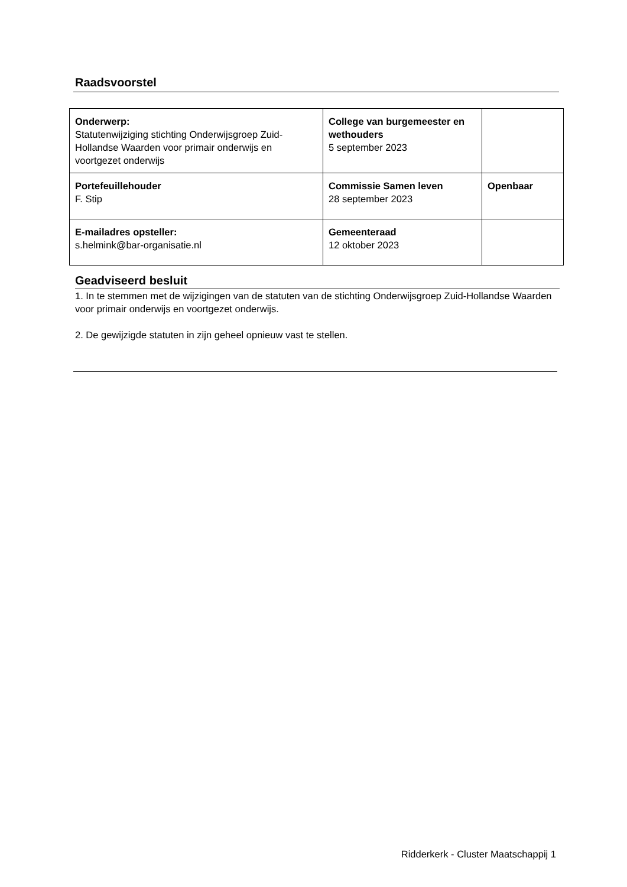Raadsvoorstel
| Onderwerp: Statutenwijziging stichting Onderwijsgroep Zuid-Hollandse Waarden voor primair onderwijs en voortgezet onderwijs | College van burgemeester en wethouders 5 september 2023 | |
| Portefeuillehouder F. Stip | Commissie Samen leven 28 september 2023 | Openbaar |
| E-mailadres opsteller: s.helmink@bar-organisatie.nl | Gemeenteraad 12 oktober 2023 | |
Geadviseerd besluit
1. In te stemmen met de wijzigingen van de statuten van de stichting Onderwijsgroep Zuid-Hollandse Waarden voor primair onderwijs en voortgezet onderwijs.
2. De gewijzigde statuten in zijn geheel opnieuw vast te stellen.
Ridderkerk - Cluster Maatschappij 1